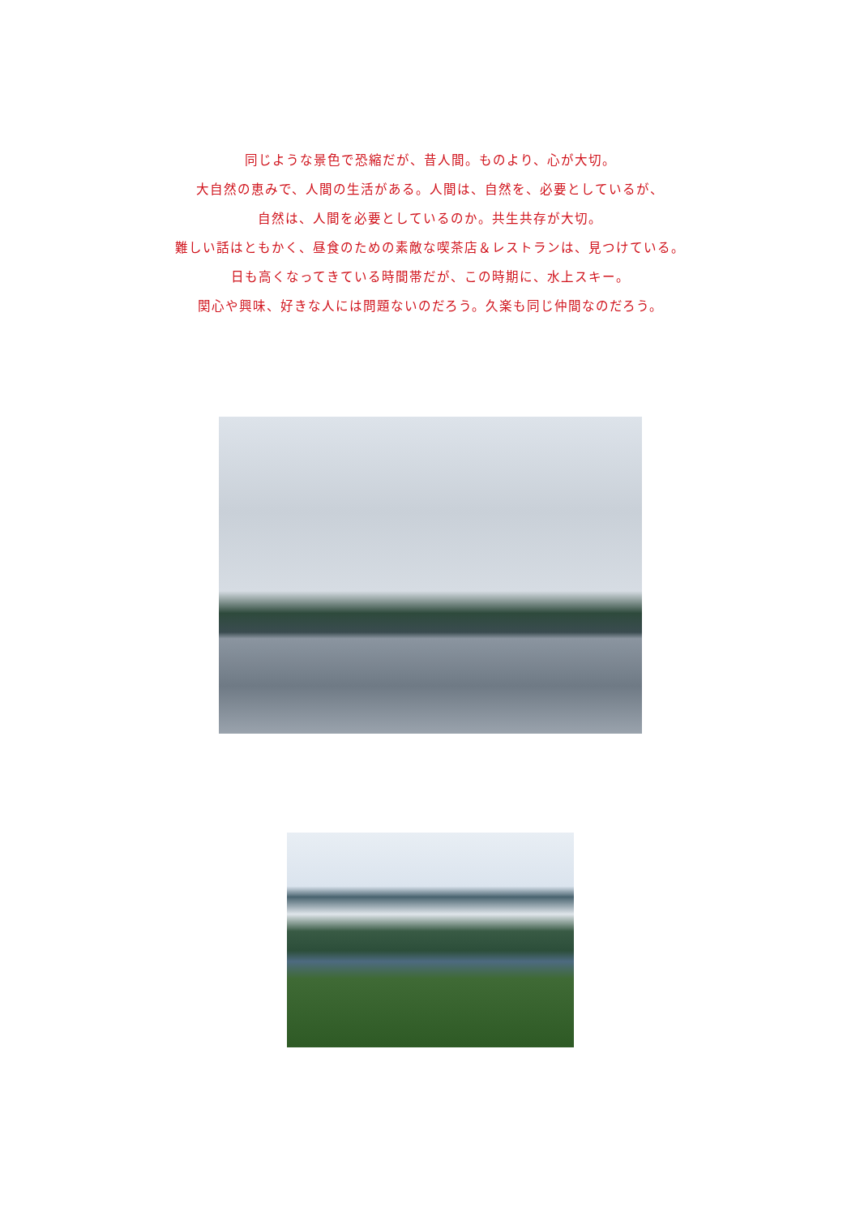同じような景色で恐縮だが、昔人間。ものより、心が大切。
大自然の恵みで、人間の生活がある。人間は、自然を、必要としているが、
自然は、人間を必要としているのか。共生共存が大切。
難しい話はともかく、昼食のための素敵な喫茶店＆レストランは、見つけている。
日も高くなってきている時間帯だが、この時期に、水上スキー。
関心や興味、好きな人には問題ないのだろう。久楽も同じ仲間なのだろう。